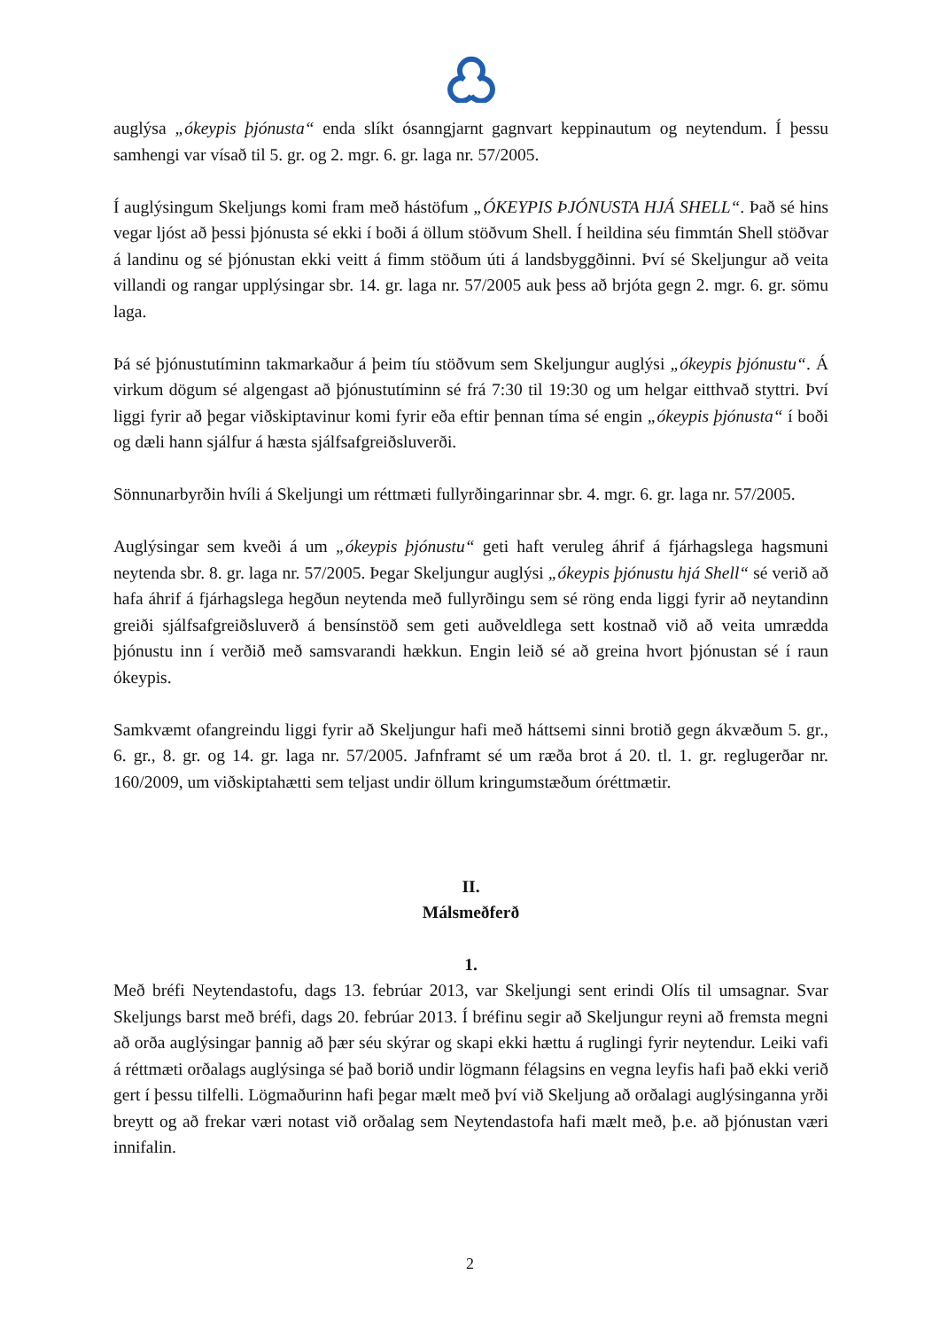auglýsa „ókeypis þjónusta“ enda slíkt ósanngjarnt gagnvart keppinautum og neytendum. Í þessu samhengi var vísað til 5. gr. og 2. mgr. 6. gr. laga nr. 57/2005.
Í auglýsingum Skeljungs komi fram með hástöfum „ÓKEYPIS ÞJÓNUSTA HJÁ SHELL“. Það sé hins vegar ljóst að þessi þjónusta sé ekki í boði á öllum stöðvum Shell. Í heildina séu fimmtán Shell stöðvar á landinu og sé þjónustan ekki veitt á fimm stöðum úti á landsbyggðinni. Því sé Skeljungur að veita villandi og rangar upplýsingar sbr. 14. gr. laga nr. 57/2005 auk þess að brjóta gegn 2. mgr. 6. gr. sömu laga.
Þá sé þjónustutíminn takmarkaður á þeim tíu stöðvum sem Skeljungur auglýsi „ókeypis þjónustu“. Á virkum dögum sé algengast að þjónustutíminn sé frá 7:30 til 19:30 og um helgar eitthvað styttri. Því liggi fyrir að þegar viðskiptavinur komi fyrir eða eftir þennan tíma sé engin „ókeypis þjónusta“ í boði og dæli hann sjálfur á hæsta sjálfsafgreiðsluverði.
Sönnunarbyrðin hvíli á Skeljungi um réttmæti fullyrðingarinnar sbr. 4. mgr. 6. gr. laga nr. 57/2005.
Auglýsingar sem kveði á um „ókeypis þjónustu“ geti haft veruleg áhrif á fjárhagslega hagsmuni neytenda sbr. 8. gr. laga nr. 57/2005. Þegar Skeljungur auglýsi „ókeypis þjónustu hjá Shell“ sé verið að hafa áhrif á fjárhagslega hegðun neytenda með fullyrðingu sem sé röng enda liggi fyrir að neytandinn greiði sjálfsafgreiðsluverð á bensínstöð sem geti auðveldlega sett kostnað við að veita umrædda þjónustu inn í verðið með samsvarandi hækkun. Engin leið sé að greina hvort þjónustan sé í raun ókeypis.
Samkvæmt ofangreindu liggi fyrir að Skeljungur hafi með háttsemi sinni brotið gegn ákvæðum 5. gr., 6. gr., 8. gr. og 14. gr. laga nr. 57/2005. Jafnframt sé um ræða brot á 20. tl. 1. gr. reglugerðar nr. 160/2009, um viðskiptahætti sem teljast undir öllum kringumstæðum óréttmætir.
II.
Málsmeðferð
1.
Með bréfi Neytendastofu, dags 13. febrúar 2013, var Skeljungi sent erindi Olís til umsagnar. Svar Skeljungs barst með bréfi, dags 20. febrúar 2013. Í bréfinu segir að Skeljungur reyni að fremsta megni að orða auglýsingar þannig að þær séu skýrar og skapi ekki hættu á ruglingi fyrir neytendur. Leiki vafi á réttmæti orðalags auglýsinga sé það borið undir lögmann félagsins en vegna leyfis hafi það ekki verið gert í þessu tilfelli. Lögmaðurinn hafi þegar mælt með því við Skeljung að orðalagi auglýsinganna yrði breytt og að frekar væri notast við orðalag sem Neytendastofa hafi mælt með, þ.e. að þjónustan væri innifalin.
2